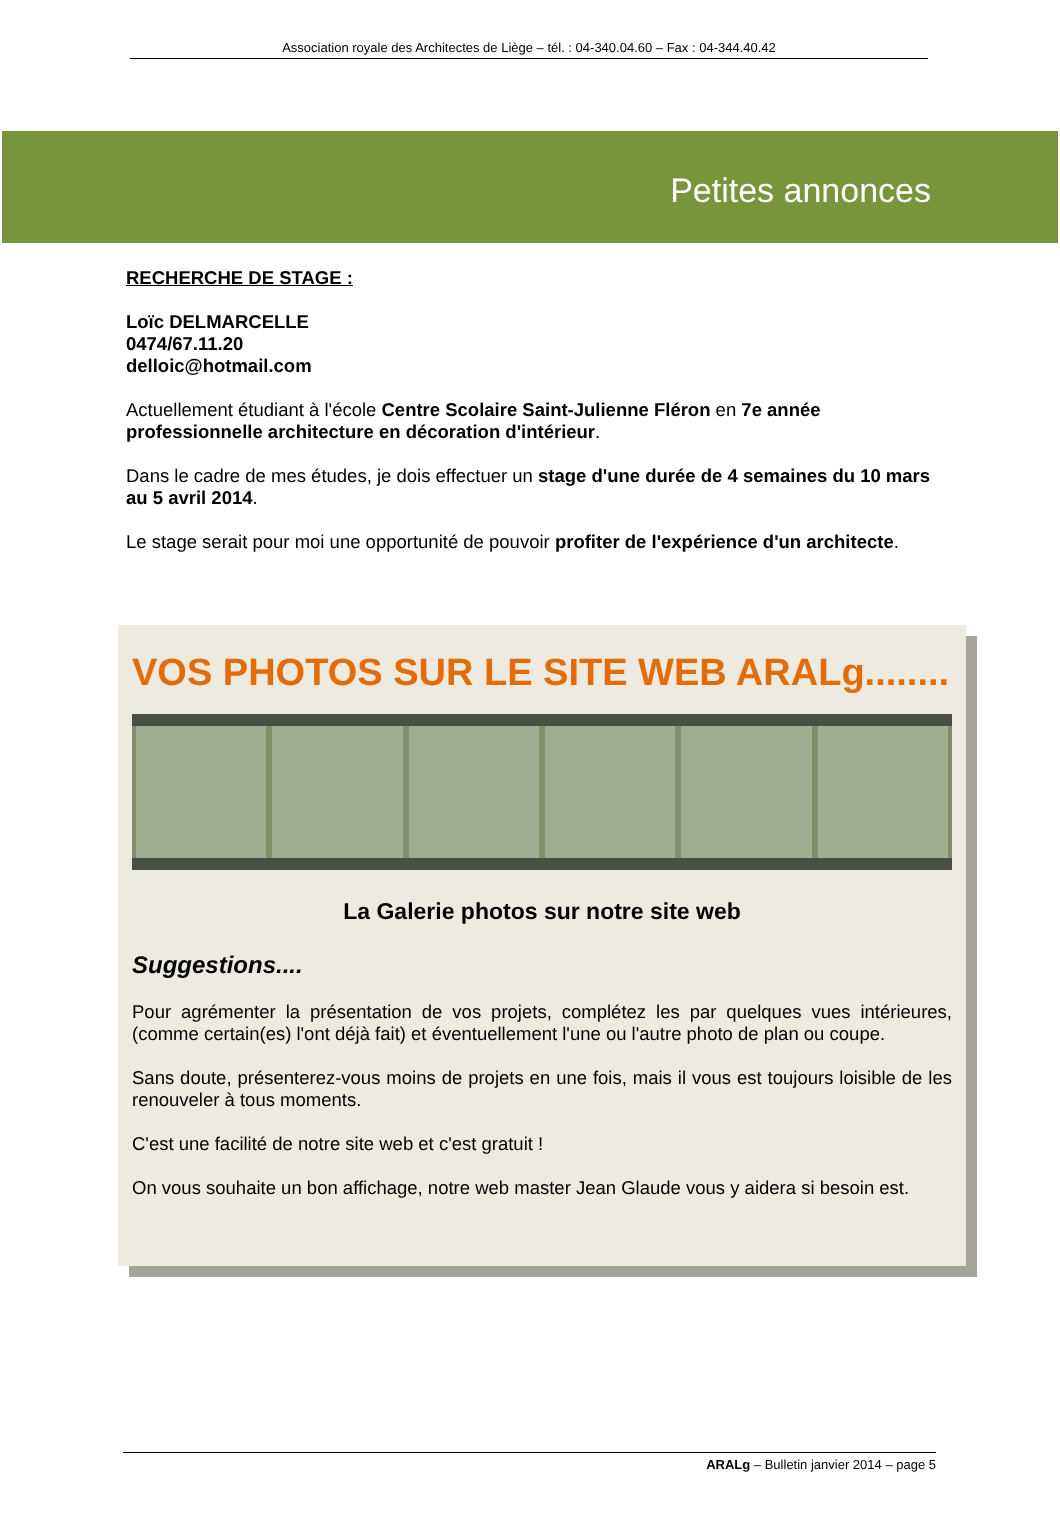Association royale des Architectes de Liège – tél. : 04-340.04.60 – Fax : 04-344.40.42
Petites annonces
RECHERCHE DE STAGE :
Loïc DELMARCELLE
0474/67.11.20
delloic@hotmail.com
Actuellement étudiant à l'école Centre Scolaire Saint-Julienne Fléron en 7e année professionnelle architecture en décoration d'intérieur.
Dans le cadre de mes études, je dois effectuer un stage d'une durée de 4 semaines du 10 mars au 5 avril 2014.
Le stage serait pour moi une opportunité de pouvoir profiter de l'expérience d'un architecte.
VOS PHOTOS SUR LE SITE WEB ARALg........
La Galerie photos sur notre site web
Suggestions....
Pour agrémenter la présentation de vos projets, complétez les par quelques vues intérieures, (comme certain(es) l'ont déjà fait) et éventuellement l'une ou l'autre photo de plan ou coupe.
Sans doute, présenterez-vous moins de projets en une fois, mais il vous est toujours loisible de les renouveler à tous moments.
C'est une facilité de notre site web et c'est gratuit !
On vous souhaite un bon affichage, notre web master Jean Glaude vous y aidera si besoin est.
ARALg – Bulletin janvier 2014 – page 5